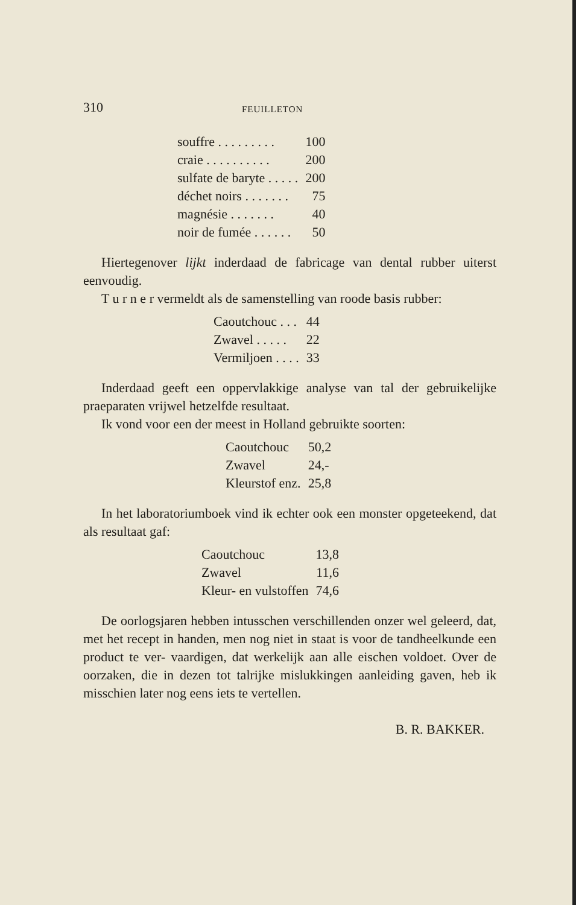310 FEUILLETON
| souffre . . . . . . . . . | 100 |
| craie . . . . . . . . . . | 200 |
| sulfate de baryte . . . . . | 200 |
| déchet noirs . . . . . . . | 75 |
| magnésie . . . . . . . | 40 |
| noir de fumée . . . . . . | 50 |
Hiertegenover lijkt inderdaad de fabricage van dental rubber uiterst eenvoudig.
T u r n e r vermeldt als de samenstelling van roode basis rubber:
| Caoutchouc . . . | 44 |
| Zwavel . . . . . | 22 |
| Vermiljoen . . . . | 33 |
Inderdaad geeft een oppervlakkige analyse van tal der gebruikelijke praeparaten vrijwel hetzelfde resultaat.
Ik vond voor een der meest in Holland gebruikte soorten:
| Caoutchouc | 50,2 |
| Zwavel | 24,- |
| Kleurstof enz. | 25,8 |
In het laboratoriumboek vind ik echter ook een monster opgeteekend, dat als resultaat gaf:
| Caoutchouc | 13,8 |
| Zwavel | 11,6 |
| Kleur- en vulstoffen | 74,6 |
De oorlogsjaren hebben intusschen verschillenden onzer wel geleerd, dat, met het recept in handen, men nog niet in staat is voor de tandheelkunde een product te ver- vaardigen, dat werkelijk aan alle eischen voldoet. Over de oorzaken, die in dezen tot talrijke mislukkingen aanleiding gaven, heb ik misschien later nog eens iets te vertellen.
B. R. BAKKER.